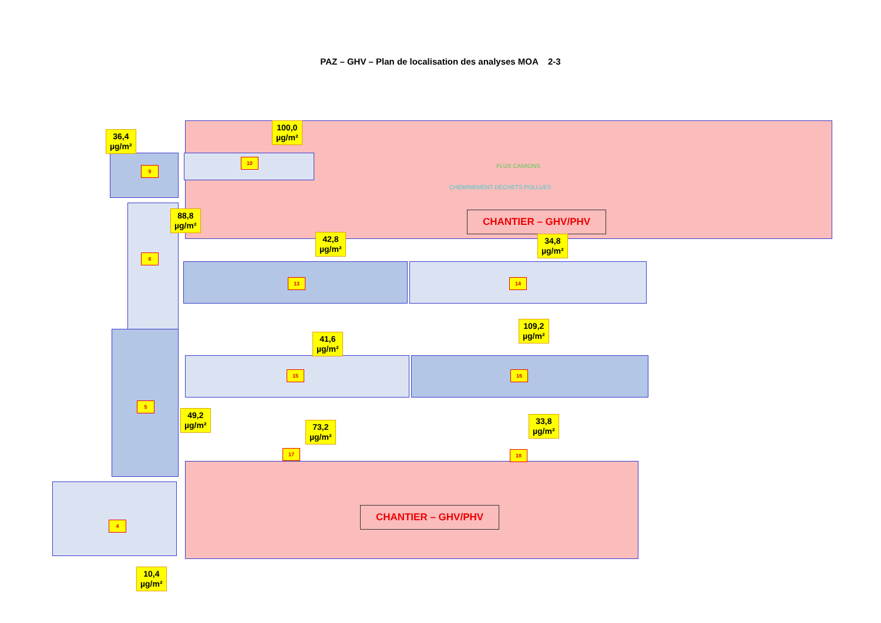PAZ – GHV – Plan de localisation des analyses MOA 2-3
CHANTIER – GHV/PHV
CHANTIER – GHV/PHV
FLUX CAMIONS
CHEMINEMENT DECHETS POLLUES
36,4
µg/m²
9
100,0
µg/m²
10
88,8
µg/m²
6
42,8
µg/m²
13
34,8
µg/m²
14
109,2
µg/m²
16
41,6
µg/m²
15
5
49,2
µg/m²
73,2
µg/m²
17
33,8
µg/m²
18
4
10,4
µg/m²